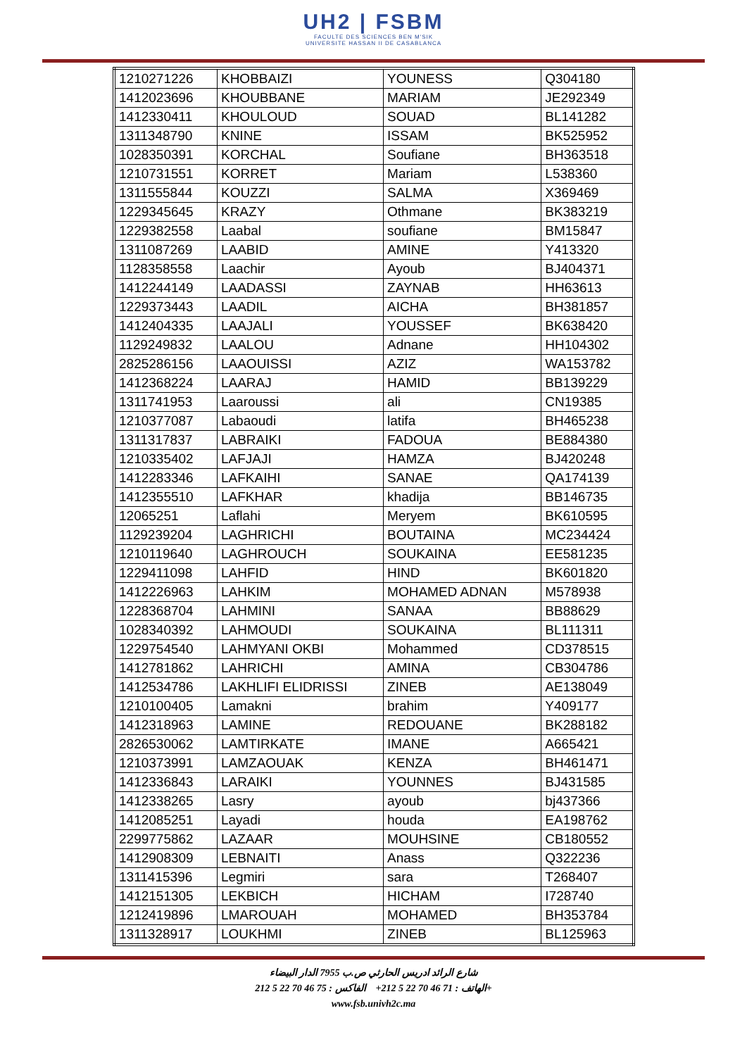UH2 | FSBM
FACULTE DES SCIENCES BEN M'SIK
UNIVERSITE HASSAN II DE CASABLANCA
| 1210271226 | KHOBBAIZI | YOUNESS | Q304180 |
| 1412023696 | KHOUBBANE | MARIAM | JE292349 |
| 1412330411 | KHOULOUD | SOUAD | BL141282 |
| 1311348790 | KNINE | ISSAM | BK525952 |
| 1028350391 | KORCHAL | Soufiane | BH363518 |
| 1210731551 | KORRET | Mariam | L538360 |
| 1311555844 | KOUZZI | SALMA | X369469 |
| 1229345645 | KRAZY | Othmane | BK383219 |
| 1229382558 | Laabal | soufiane | BM15847 |
| 1311087269 | LAABID | AMINE | Y413320 |
| 1128358558 | Laachir | Ayoub | BJ404371 |
| 1412244149 | LAADASSI | ZAYNAB | HH63613 |
| 1229373443 | LAADIL | AICHA | BH381857 |
| 1412404335 | LAAJALI | YOUSSEF | BK638420 |
| 1129249832 | LAALOU | Adnane | HH104302 |
| 2825286156 | LAAOUISSI | AZIZ | WA153782 |
| 1412368224 | LAARAJ | HAMID | BB139229 |
| 1311741953 | Laaroussi | ali | CN19385 |
| 1210377087 | Labaoudi | latifa | BH465238 |
| 1311317837 | LABRAIKI | FADOUA | BE884380 |
| 1210335402 | LAFJAJI | HAMZA | BJ420248 |
| 1412283346 | LAFKAIHI | SANAE | QA174139 |
| 1412355510 | LAFKHAR | khadija | BB146735 |
| 12065251 | Laflahi | Meryem | BK610595 |
| 1129239204 | LAGHRICHI | BOUTAINA | MC234424 |
| 1210119640 | LAGHROUCH | SOUKAINA | EE581235 |
| 1229411098 | LAHFID | HIND | BK601820 |
| 1412226963 | LAHKIM | MOHAMED ADNAN | M578938 |
| 1228368704 | LAHMINI | SANAA | BB88629 |
| 1028340392 | LAHMOUDI | SOUKAINA | BL111311 |
| 1229754540 | LAHMYANI OKBI | Mohammed | CD378515 |
| 1412781862 | LAHRICHI | AMINA | CB304786 |
| 1412534786 | LAKHLIFI ELIDRISSI | ZINEB | AE138049 |
| 1210100405 | Lamakni | brahim | Y409177 |
| 1412318963 | LAMINE | REDOUANE | BK288182 |
| 2826530062 | LAMTIRKATE | IMANE | A665421 |
| 1210373991 | LAMZAOUAK | KENZA | BH461471 |
| 1412336843 | LARAIKI | YOUNNES | BJ431585 |
| 1412338265 | Lasry | ayoub | bj437366 |
| 1412085251 | Layadi | houda | EA198762 |
| 2299775862 | LAZAAR | MOUHSINE | CB180552 |
| 1412908309 | LEBNAITI | Anass | Q322236 |
| 1311415396 | Legmiri | sara | T268407 |
| 1412151305 | LEKBICH | HICHAM | I728740 |
| 1212419896 | LMAROUAH | MOHAMED | BH353784 |
| 1311328917 | LOUKHMI | ZINEB | BL125963 |
شارع الرائد ادريس الحارثي ص.ب 7955 الدار البيضاء
الهاتف : 71 46 70 22 5 212+ الفاكس : 75 46 70 22 5 212+
www.fsb.univh2c.ma